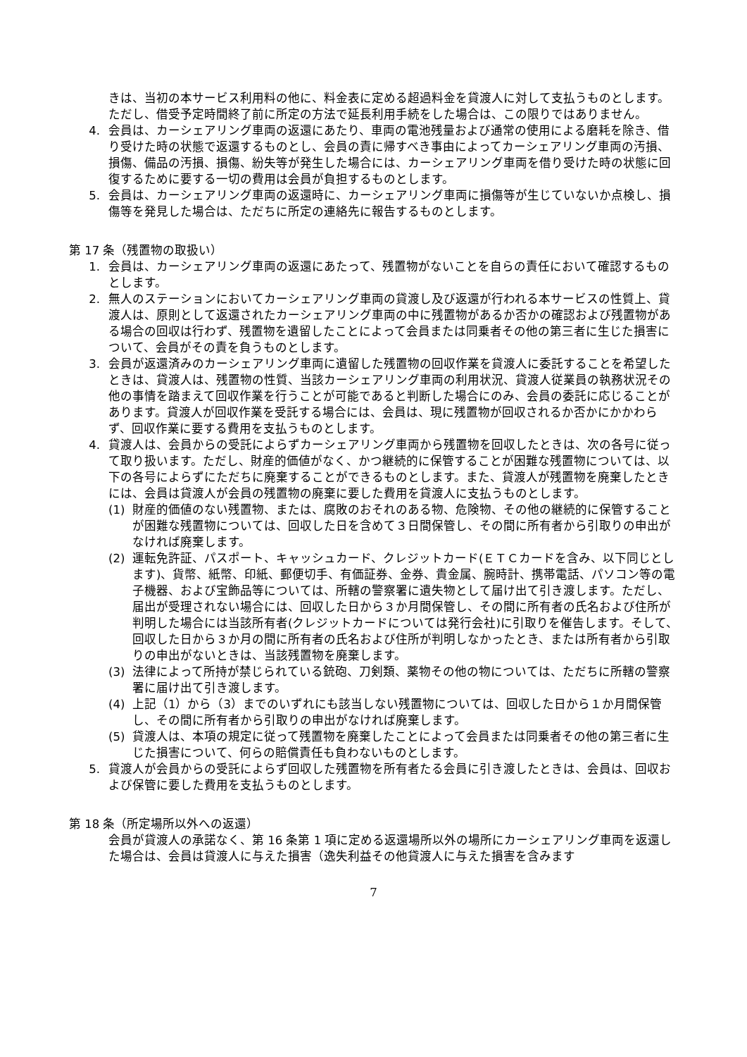きは、当初の本サービス利用料の他に、料金表に定める超過料金を貸渡人に対して支払うものとします。ただし、借受予定時間終了前に所定の方法で延長利用手続をした場合は、この限りではありません。
4. 会員は、カーシェアリング車両の返還にあたり、車両の電池残量および通常の使用による磨耗を除き、借り受けた時の状態で返還するものとし、会員の責に帰すべき事由によってカーシェアリング車両の汚損、損傷、備品の汚損、損傷、紛失等が発生した場合には、カーシェアリング車両を借り受けた時の状態に回復するために要する一切の費用は会員が負担するものとします。
5. 会員は、カーシェアリング車両の返還時に、カーシェアリング車両に損傷等が生じていないか点検し、損傷等を発見した場合は、ただちに所定の連絡先に報告するものとします。
第 17 条（残置物の取扱い）
1. 会員は、カーシェアリング車両の返還にあたって、残置物がないことを自らの責任において確認するものとします。
2. 無人のステーションにおいてカーシェアリング車両の貸渡し及び返還が行われる本サービスの性質上、貸渡人は、原則として返還されたカーシェアリング車両の中に残置物があるか否かの確認および残置物がある場合の回収は行わず、残置物を遺留したことによって会員または同乗者その他の第三者に生じた損害について、会員がその責を負うものとします。
3. 会員が返還済みのカーシェアリング車両に遺留した残置物の回収作業を貸渡人に委託することを希望したときは、貸渡人は、残置物の性質、当該カーシェアリング車両の利用状況、貸渡人従業員の執務状況その他の事情を踏まえて回収作業を行うことが可能であると判断した場合にのみ、会員の委託に応じることがあります。貸渡人が回収作業を受託する場合には、会員は、現に残置物が回収されるか否かにかかわらず、回収作業に要する費用を支払うものとします。
4. 貸渡人は、会員からの受託によらずカーシェアリング車両から残置物を回収したときは、次の各号に従って取り扱います。ただし、財産的価値がなく、かつ継続的に保管することが困難な残置物については、以下の各号によらずにただちに廃棄することができるものとします。また、貸渡人が残置物を廃棄したときには、会員は貸渡人が会員の残置物の廃棄に要した費用を貸渡人に支払うものとします。
(1) 財産的価値のない残置物、または、腐敗のおそれのある物、危険物、その他の継続的に保管することが困難な残置物については、回収した日を含めて３日間保管し、その間に所有者から引取りの申出がなければ廃棄します。
(2) 運転免許証、パスポート、キャッシュカード、クレジットカード(ＥＴＣカードを含み、以下同じとします)、貨幣、紙幣、印紙、郵便切手、有価証券、金券、貴金属、腕時計、携帯電話、パソコン等の電子機器、および宝飾品等については、所轄の警察署に遺失物として届け出て引き渡します。ただし、届出が受理されない場合には、回収した日から３か月間保管し、その間に所有者の氏名および住所が判明した場合には当該所有者(クレジットカードについては発行会社)に引取りを催告します。そして、回収した日から３か月の間に所有者の氏名および住所が判明しなかったとき、または所有者から引取りの申出がないときは、当該残置物を廃棄します。
(3) 法律によって所持が禁じられている銃砲、刀剣類、薬物その他の物については、ただちに所轄の警察署に届け出て引き渡します。
(4) 上記（1）から（3）までのいずれにも該当しない残置物については、回収した日から１か月間保管し、その間に所有者から引取りの申出がなければ廃棄します。
(5) 貸渡人は、本項の規定に従って残置物を廃棄したことによって会員または同乗者その他の第三者に生じた損害について、何らの賠償責任も負わないものとします。
5. 貸渡人が会員からの受託によらず回収した残置物を所有者たる会員に引き渡したときは、会員は、回収および保管に要した費用を支払うものとします。
第 18 条（所定場所以外への返還）
会員が貸渡人の承諾なく、第 16 条第 1 項に定める返還場所以外の場所にカーシェアリング車両を返還した場合は、会員は貸渡人に与えた損害（逸失利益その他貸渡人に与えた損害を含みます
7